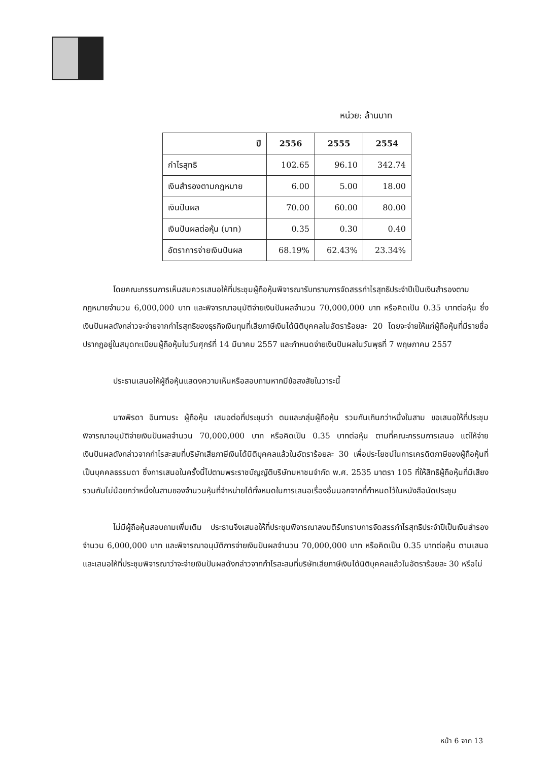หน่วย: ล้านบาท
| ปี | 2556 | 2555 | 2554 |
| --- | --- | --- | --- |
| กำไรสุทธิ | 102.65 | 96.10 | 342.74 |
| เงินสำรองตามกฎหมาย | 6.00 | 5.00 | 18.00 |
| เงินปันผล | 70.00 | 60.00 | 80.00 |
| เงินปันผลต่อหุ้น (บาท) | 0.35 | 0.30 | 0.40 |
| อัตราการจ่ายเงินปันผล | 68.19% | 62.43% | 23.34% |
โดยคณะกรรมการเห็นสมควรเสนอให้ที่ประชุมผู้ถือหุ้นพิจารณารับทราบการจัดสรรกำไรสุทธิประจำปีเป็นเงินสำรองตามกฎหมายจำนวน 6,000,000 บาท และพิจารณาอนุมัติจ่ายเงินปันผลจำนวน 70,000,000 บาท หรือคิดเป็น 0.35 บาทต่อหุ้น ซึ่งเงินปันผลดังกล่าวจะจ่ายจากกำไรสุทธิของธุรกิจเงินทุนที่เสียภาษีเงินได้นิติบุคคลในอัตราร้อยละ 20 โดยจะจ่ายให้แก่ผู้ถือหุ้นที่มีรายชื่อปรากฏอยู่ในสมุดทะเบียนผู้ถือหุ้นในวันศุกร์ที่ 14 มีนาคม 2557 และกำหนดจ่ายเงินปันผลในวันพุธที่ 7 พฤษภาคม 2557
ประธานเสนอให้ผู้ถือหุ้นแสดงความเห็นหรือสอบถามหากมีข้อสงสัยในวาระนี้
นางพิรดา อินทามระ ผู้ถือหุ้น เสนอต่อที่ประชุมว่า ตนและกลุ่มผู้ถือหุ้น รวมกันเกินกว่าหนึ่งในสาม ขอเสนอให้ที่ประชุมพิจารณาอนุมัติจ่ายเงินปันผลจำนวน 70,000,000 บาท หรือคิดเป็น 0.35 บาทต่อหุ้น ตามที่คณะกรรมการเสนอ แต่ให้จ่ายเงินปันผลดังกล่าวจากกำไรสะสมที่บริษัทเสียภาษีเงินได้นิติบุคคลแล้วในอัตราร้อยละ 30 เพื่อประโยชน์ในการเครดิตภาษีของผู้ถือหุ้นที่เป็นบุคคลธรรมดา ซึ่งการเสนอในครั้งนี้ไปตามพระราชบัญญัติบริษัทมหาชนจำกัด พ.ศ. 2535 มาตรา 105 ที่ให้สิทธิผู้ถือหุ้นที่มีเสียงรวมกันไม่น้อยกว่าหนึ่งในสามของจำนวนหุ้นที่จำหน่ายได้ทั้งหมดในการเสนอเรื่องอื่นนอกจากที่กำหนดไว้ในหนังสือนัดประชุม
ไม่มีผู้ถือหุ้นสอบถามเพิ่มเติม ประธานจึงเสนอให้ที่ประชุมพิจารณาลงมติรับทราบการจัดสรรกำไรสุทธิประจำปีเป็นเงินสำรองจำนวน 6,000,000 บาท และพิจารณาอนุมัติการจ่ายเงินปันผลจำนวน 70,000,000 บาท หรือคิดเป็น 0.35 บาทต่อหุ้น ตามเสนอ และเสนอให้ที่ประชุมพิจารณาว่าจะจ่ายเงินปันผลดังกล่าวจากกำไรสะสมที่บริษัทเสียภาษีเงินได้นิติบุคคลแล้วในอัตราร้อยละ 30 หรือไม่
หน้า 6 จาก 13